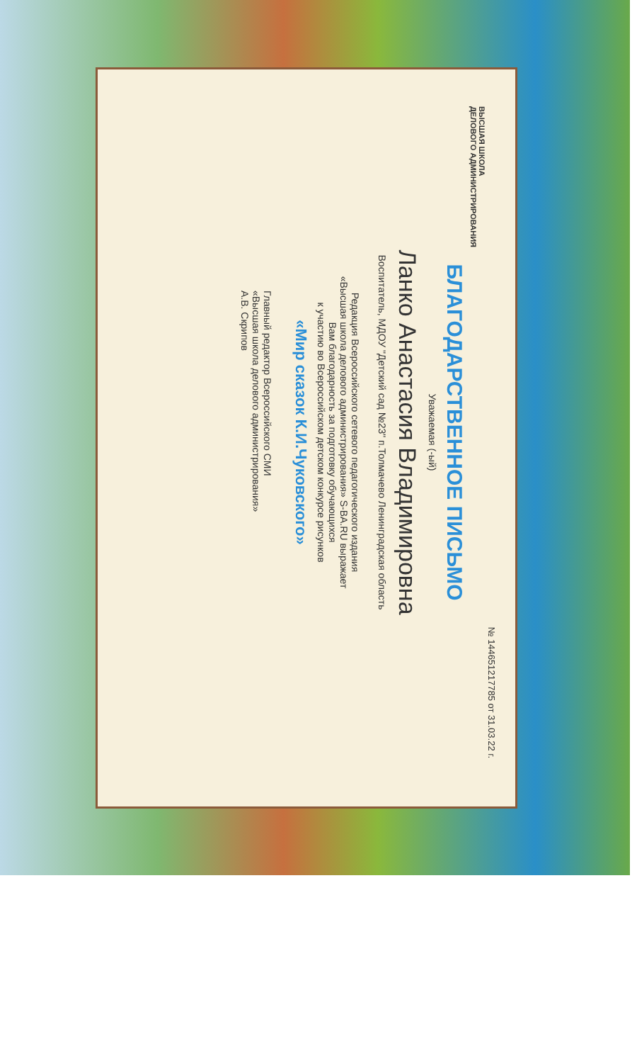№ 144651217785 от 31.03.22 г.
ВЫСШАЯ ШКОЛА
ДЕЛОВОГО АДМИНИСТРИРОВАНИЯ
БЛАГОДАРСТВЕННОЕ ПИСЬМО
Уважаемая (-ый)
Ланко Анастасия Владимировна
Воспитатель, МДОУ "Детский сад №23" п.Толмачево Ленинградская область
Редакция Всероссийского сетевого педагогического издания
«Высшая школа делового администрирования» S-BA.RU выражает
Вам благодарность за подготовку обучающихся
к участию во Всероссийском детском конкурсе рисунков
«Мир сказок К.И.Чуковского»
Главный редактор Всероссийского СМИ
«Высшая школа делового администрирования»
А.В. Скрипов